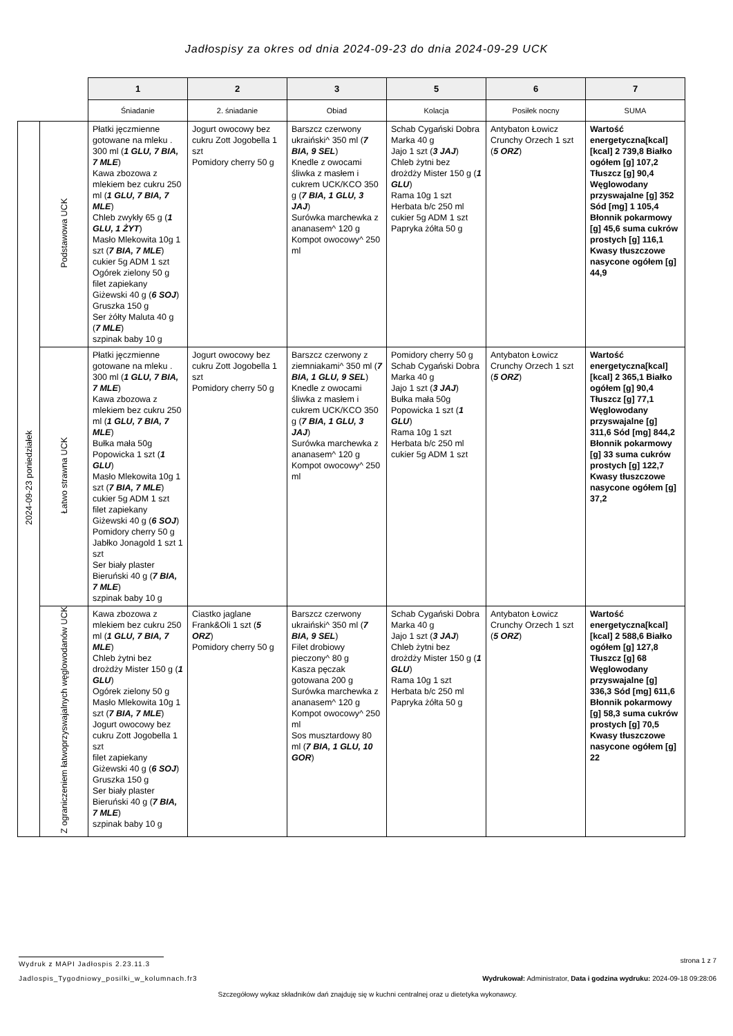Jadłospisy za okres od dnia 2024-09-23 do dnia 2024-09-29 UCK
| | | 1 | 2 | 3 | 5 | 6 | 7 |
| --- | --- | --- | --- | --- | --- | --- | --- |
| | | Śniadanie | 2. śniadanie | Obiad | Kolacja | Posiłek nocny | SUMA |
| 2024-09-23 poniedziałek | Podstawowa UCK | Płatki jęczmienne gotowane na mleku . 300 ml ( 1 GLU, 7 BIA, 7 MLE ) Kawa zbozowa z mlekiem bez cukru 250 ml ( 1 GLU, 7 BIA, 7 MLE ) Chleb zwykły 65 g ( 1 GLU, 1 ŻYT ) Masło Mlekowita 10g 1 szt ( 7 BIA, 7 MLE ) cukier 5g ADM 1 szt Ogórek zielony 50 g filet zapiekany Giżewski 40 g ( 6 SOJ ) Gruszka 150 g Ser żółty Maluta 40 g ( 7 MLE ) szpinak baby 10 g | Jogurt owocowy bez cukru Zott Jogobella 1 szt Pomidory cherry 50 g | Barszcz czerwony ukraiński^ 350 ml ( 7 BIA, 9 SEL ) Knedle z owocami śliwka z masłem i cukrem UCK/KCO 350 g ( 7 BIA, 1 GLU, 3 JAJ ) Surówka marchewka z ananasem^ 120 g Kompot owocowy^ 250 ml | Schab Cygański Dobra Marka 40 g Jajo 1 szt ( 3 JAJ ) Chleb żytni bez drożdży Mister 150 g ( 1 GLU ) Rama 10g 1 szt Herbata b/c 250 ml cukier 5g ADM 1 szt Papryka żółta 50 g | Antybaton Łowicz Crunchy Orzech 1 szt ( 5 ORZ ) | Wartość energetyczna[kcal] [kcal] 2 739,8 Białko ogółem [g] 107,2 Tłuszcz [g] 90,4 Węglowodany przyswajalne [g] 352 Sód [mg] 1 105,4 Błonnik pokarmowy [g] 45,6 suma cukrów prostych [g] 116,1 Kwasy tłuszczowe nasycone ogółem [g] 44,9 |
| | Łatwo strawna UCK | Płatki jęczmienne gotowane na mleku . 300 ml ( 1 GLU, 7 BIA, 7 MLE ) Kawa zbozowa z mlekiem bez cukru 250 ml ( 1 GLU, 7 BIA, 7 MLE ) Bułka mała 50g Popowicka 1 szt ( 1 GLU ) Masło Mlekowita 10g 1 szt ( 7 BIA, 7 MLE ) cukier 5g ADM 1 szt filet zapiekany Giżewski 40 g ( 6 SOJ ) Pomidory cherry 50 g Jabłko Jonagold 1 szt 1 szt Ser biały plaster Bieruński 40 g ( 7 BIA, 7 MLE ) szpinak baby 10 g | Jogurt owocowy bez cukru Zott Jogobella 1 szt Pomidory cherry 50 g | Barszcz czerwony z ziemniakami^ 350 ml ( 7 BIA, 1 GLU, 9 SEL ) Knedle z owocami śliwka z masłem i cukrem UCK/KCO 350 g ( 7 BIA, 1 GLU, 3 JAJ ) Surówka marchewka z ananasem^ 120 g Kompot owocowy^ 250 ml | Pomidory cherry 50 g Schab Cygański Dobra Marka 40 g Jajo 1 szt ( 3 JAJ ) Bułka mała 50g Popowicka 1 szt ( 1 GLU ) Rama 10g 1 szt Herbata b/c 250 ml cukier 5g ADM 1 szt | Antybaton Łowicz Crunchy Orzech 1 szt ( 5 ORZ ) | Wartość energetyczna[kcal] [kcal] 2 365,1 Białko ogółem [g] 90,4 Tłuszcz [g] 77,1 Węglowodany przyswajalne [g] 311,6 Sód [mg] 844,2 Błonnik pokarmowy [g] 33 suma cukrów prostych [g] 122,7 Kwasy tłuszczowe nasycone ogółem [g] 37,2 |
| | Z ograniczeniem łatwoprzyswajalnych węglowodanów UCK | Kawa zbozowa z mlekiem bez cukru 250 ml ( 1 GLU, 7 BIA, 7 MLE ) Chleb żytni bez drożdży Mister 150 g ( 1 GLU ) Ogórek zielony 50 g Masło Mlekowita 10g 1 szt ( 7 BIA, 7 MLE ) Jogurt owocowy bez cukru Zott Jogobella 1 szt filet zapiekany Giżewski 40 g ( 6 SOJ ) Gruszka 150 g Ser biały plaster Bieruński 40 g ( 7 BIA, 7 MLE ) szpinak baby 10 g | Ciastko jaglane Frank&Oli 1 szt ( 5 ORZ ) Pomidory cherry 50 g | Barszcz czerwony ukraiński^ 350 ml ( 7 BIA, 9 SEL ) Filet drobiowy pieczony^ 80 g Kasza pęczak gotowana 200 g Surówka marchewka z ananasem^ 120 g Kompot owocowy^ 250 ml Sos musztardowy 80 ml ( 7 BIA, 1 GLU, 10 GOR ) | Schab Cygański Dobra Marka 40 g Jajo 1 szt ( 3 JAJ ) Chleb żytni bez drożdży Mister 150 g ( 1 GLU ) Rama 10g 1 szt Herbata b/c 250 ml Papryka żółta 50 g | Antybaton Łowicz Crunchy Orzech 1 szt ( 5 ORZ ) | Wartość energetyczna[kcal] [kcal] 2 588,6 Białko ogółem [g] 127,8 Tłuszcz [g] 68 Węglowodany przyswajalne [g] 336,3 Sód [mg] 611,6 Błonnik pokarmowy [g] 58,3 suma cukrów prostych [g] 70,5 Kwasy tłuszczowe nasycone ogółem [g] 22 |
Wydruk z MAPI Jadłospis 2.23.11.3 strona 1 z 7
Jadlospis_Tygodniowy_posilki_w_kolumnach.fr3 Wydrukował: Administrator, Data i godzina wydruku: 2024-09-18 09:28:06
Szczegółowy wykaz składników dań znajduję się w kuchni centralnej oraz u dietetyka wykonawcy.